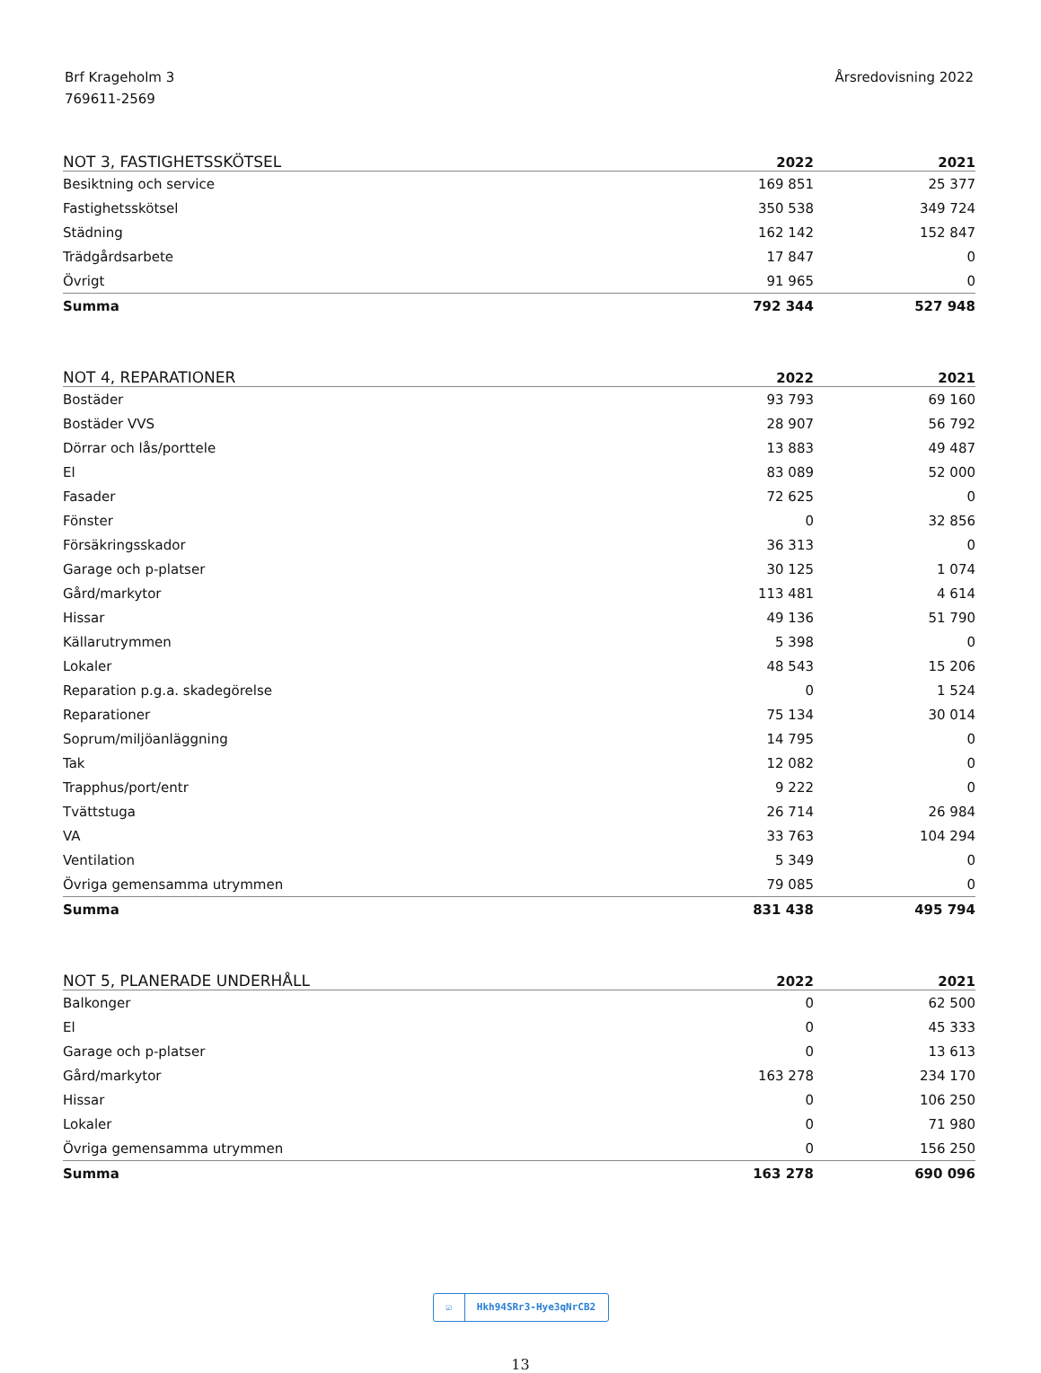Brf Krageholm 3
769611-2569
Årsredovisning 2022
| NOT 3, FASTIGHETSSKÖTSEL | 2022 | 2021 |
| --- | --- | --- |
| Besiktning och service | 169 851 | 25 377 |
| Fastighetsskötsel | 350 538 | 349 724 |
| Städning | 162 142 | 152 847 |
| Trädgårdsarbete | 17 847 | 0 |
| Övrigt | 91 965 | 0 |
| Summa | 792 344 | 527 948 |
| NOT 4, REPARATIONER | 2022 | 2021 |
| --- | --- | --- |
| Bostäder | 93 793 | 69 160 |
| Bostäder VVS | 28 907 | 56 792 |
| Dörrar och lås/porttele | 13 883 | 49 487 |
| El | 83 089 | 52 000 |
| Fasader | 72 625 | 0 |
| Fönster | 0 | 32 856 |
| Försäkringsskador | 36 313 | 0 |
| Garage och p-platser | 30 125 | 1 074 |
| Gård/markytor | 113 481 | 4 614 |
| Hissar | 49 136 | 51 790 |
| Källarutrymmen | 5 398 | 0 |
| Lokaler | 48 543 | 15 206 |
| Reparation p.g.a. skadegörelse | 0 | 1 524 |
| Reparationer | 75 134 | 30 014 |
| Soprum/miljöanläggning | 14 795 | 0 |
| Tak | 12 082 | 0 |
| Trapphus/port/entr | 9 222 | 0 |
| Tvättstuga | 26 714 | 26 984 |
| VA | 33 763 | 104 294 |
| Ventilation | 5 349 | 0 |
| Övriga gemensamma utrymmen | 79 085 | 0 |
| Summa | 831 438 | 495 794 |
| NOT 5, PLANERADE UNDERHÅLL | 2022 | 2021 |
| --- | --- | --- |
| Balkonger | 0 | 62 500 |
| El | 0 | 45 333 |
| Garage och p-platser | 0 | 13 613 |
| Gård/markytor | 163 278 | 234 170 |
| Hissar | 0 | 106 250 |
| Lokaler | 0 | 71 980 |
| Övriga gemensamma utrymmen | 0 | 156 250 |
| Summa | 163 278 | 690 096 |
☑ Hkh94SRr3-Hye3qNrCB2
13